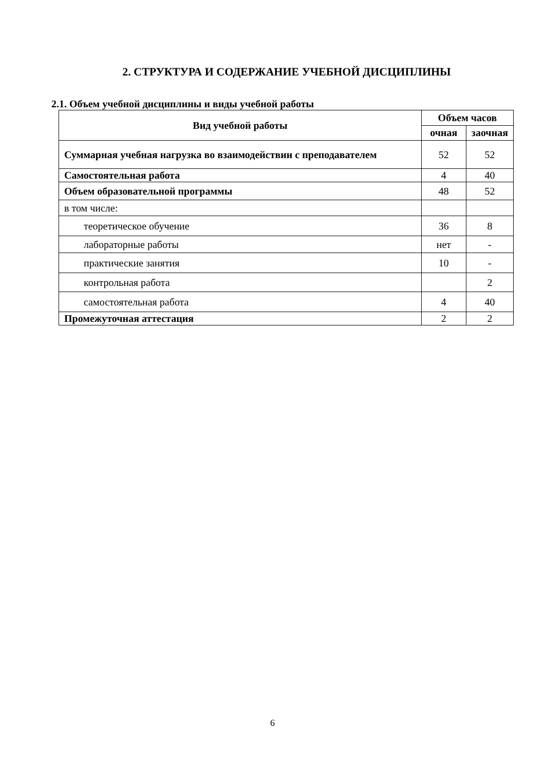2. СТРУКТУРА И СОДЕРЖАНИЕ УЧЕБНОЙ ДИСЦИПЛИНЫ
2.1. Объем учебной дисциплины и виды учебной работы
| Вид учебной работы | Объем часов | |
| --- | --- | --- |
| | очная | заочная |
| Суммарная учебная нагрузка во взаимодействии с преподавателем | 52 | 52 |
| Самостоятельная работа | 4 | 40 |
| Объем образовательной программы | 48 | 52 |
| в том числе: | | |
| теоретическое обучение | 36 | 8 |
| лабораторные работы | нет | - |
| практические занятия | 10 | - |
| контрольная работа | | 2 |
| самостоятельная работа | 4 | 40 |
| Промежуточная аттестация | 2 | 2 |
6